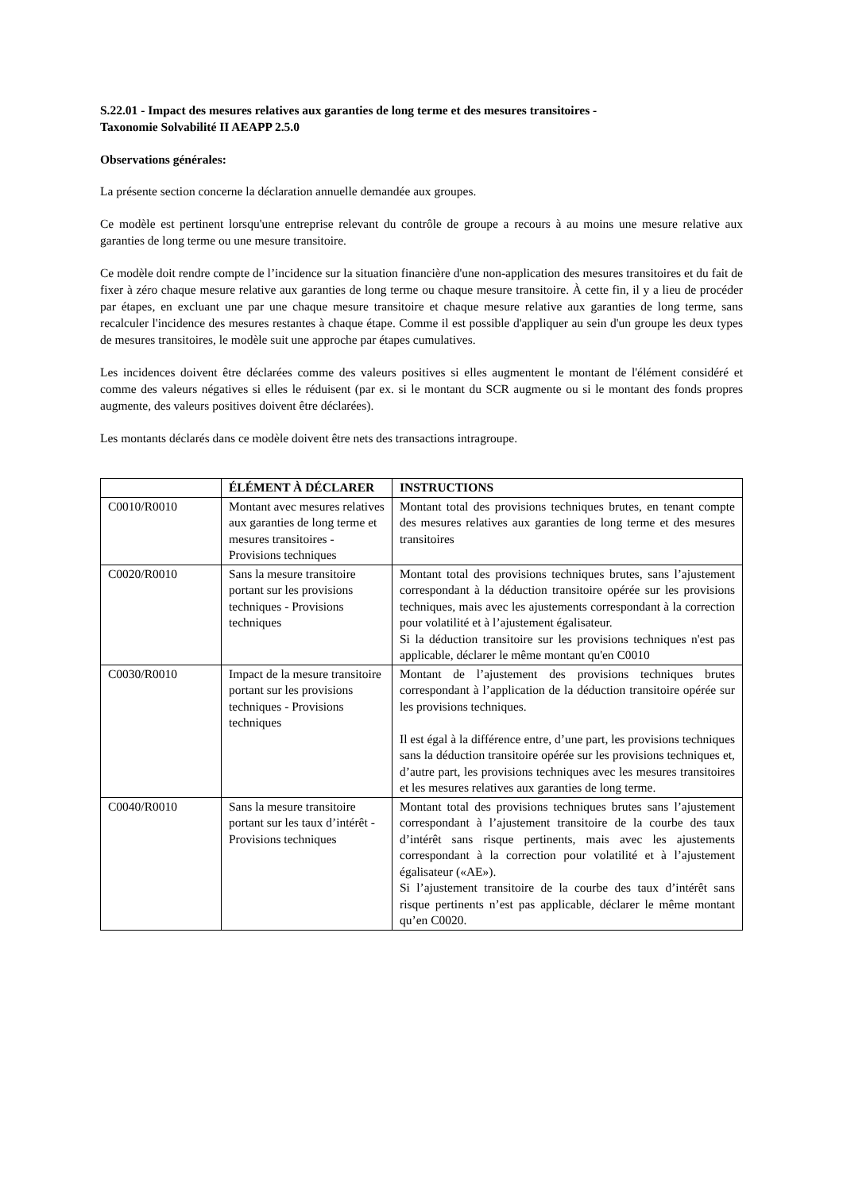S.22.01 - Impact des mesures relatives aux garanties de long terme et des mesures transitoires -
Taxonomie Solvabilité II AEAPP 2.5.0
Observations générales:
La présente section concerne la déclaration annuelle demandée aux groupes.
Ce modèle est pertinent lorsqu'une entreprise relevant du contrôle de groupe a recours à au moins une mesure relative aux garanties de long terme ou une mesure transitoire.
Ce modèle doit rendre compte de l’incidence sur la situation financière d'une non-application des mesures transitoires et du fait de fixer à zéro chaque mesure relative aux garanties de long terme ou chaque mesure transitoire. À cette fin, il y a lieu de procéder par étapes, en excluant une par une chaque mesure transitoire et chaque mesure relative aux garanties de long terme, sans recalculer l'incidence des mesures restantes à chaque étape. Comme il est possible d'appliquer au sein d'un groupe les deux types de mesures transitoires, le modèle suit une approche par étapes cumulatives.
Les incidences doivent être déclarées comme des valeurs positives si elles augmentent le montant de l'élément considéré et comme des valeurs négatives si elles le réduisent (par ex. si le montant du SCR augmente ou si le montant des fonds propres augmente, des valeurs positives doivent être déclarées).
Les montants déclarés dans ce modèle doivent être nets des transactions intragroupe.
| | ÉLÉMENT À DÉCLARER | INSTRUCTIONS |
| --- | --- | --- |
| C0010/R0010 | Montant avec mesures relatives aux garanties de long terme et mesures transitoires - Provisions techniques | Montant total des provisions techniques brutes, en tenant compte des mesures relatives aux garanties de long terme et des mesures transitoires |
| C0020/R0010 | Sans la mesure transitoire portant sur les provisions techniques - Provisions techniques | Montant total des provisions techniques brutes, sans l’ajustement correspondant à la déduction transitoire opérée sur les provisions techniques, mais avec les ajustements correspondant à la correction pour volatilité et à l’ajustement égalisateur. Si la déduction transitoire sur les provisions techniques n'est pas applicable, déclarer le même montant qu'en C0010 |
| C0030/R0010 | Impact de la mesure transitoire portant sur les provisions techniques - Provisions techniques | Montant de l’ajustement des provisions techniques brutes correspondant à l’application de la déduction transitoire opérée sur les provisions techniques. Il est égal à la différence entre, d’une part, les provisions techniques sans la déduction transitoire opérée sur les provisions techniques et, d’autre part, les provisions techniques avec les mesures transitoires et les mesures relatives aux garanties de long terme. |
| C0040/R0010 | Sans la mesure transitoire portant sur les taux d’intérêt - Provisions techniques | Montant total des provisions techniques brutes sans l’ajustement correspondant à l’ajustement transitoire de la courbe des taux d’intérêt sans risque pertinents, mais avec les ajustements correspondant à la correction pour volatilité et à l’ajustement égalisateur («AE»). Si l’ajustement transitoire de la courbe des taux d’intérêt sans risque pertinents n’est pas applicable, déclarer le même montant qu’en C0020. |